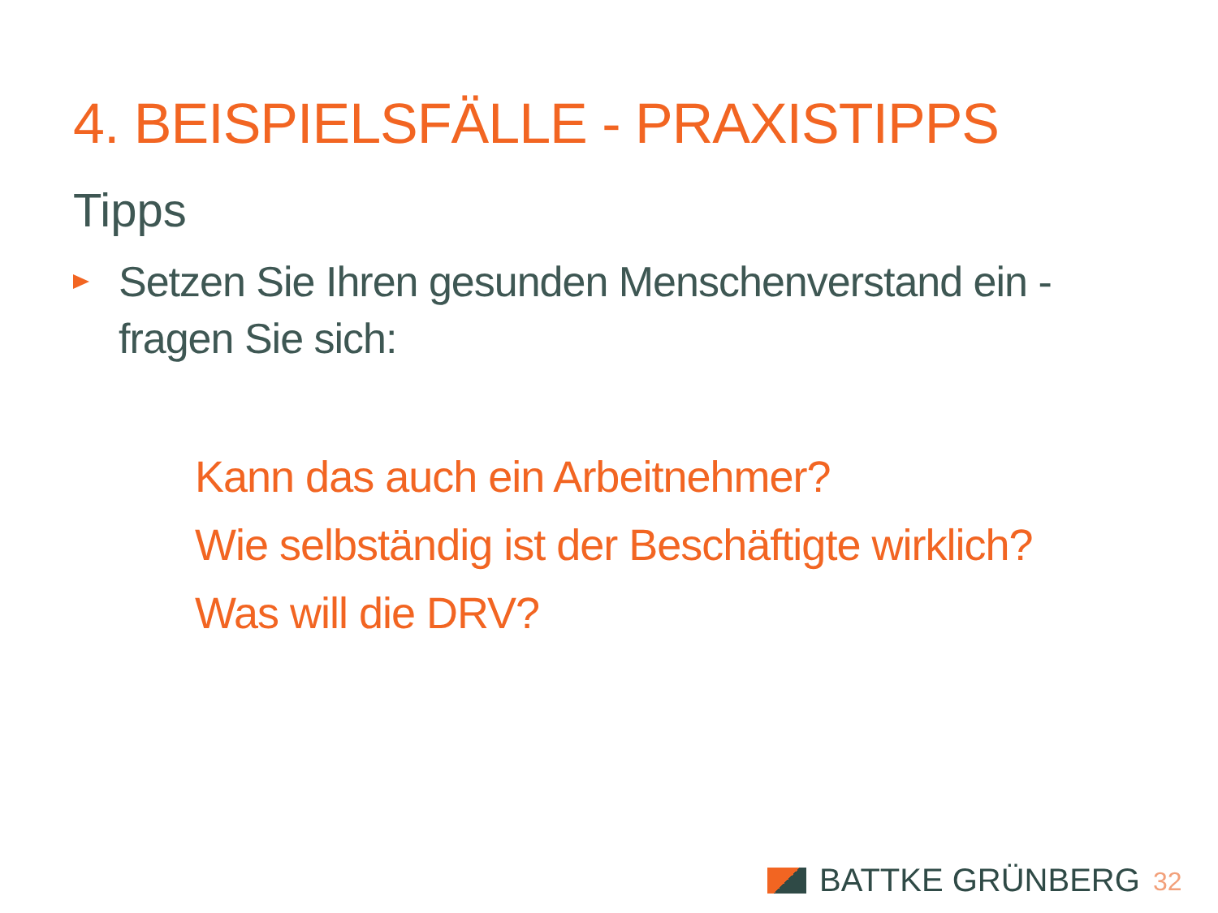4. BEISPIELSFÄLLE - PRAXISTIPPS
Tipps
Setzen Sie Ihren gesunden Menschenverstand ein - fragen Sie sich:
Kann das auch ein Arbeitnehmer?
Wie selbständig ist der Beschäftigte wirklich?
Was will die DRV?
BATTKE GRÜNBERG 32